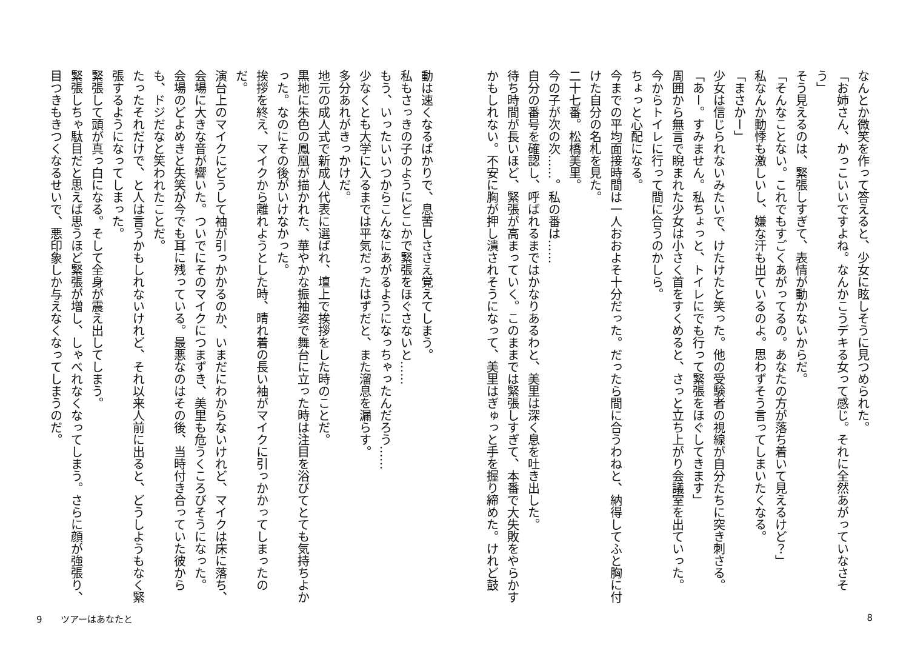なんとか微笑を作って答えると、少女に眩しそうに見つめられた。
「お姉さん、かっこいいですよね。なんかこうデキる女って感じ。それに全然あがっていなさそう」
そう見えるのは、緊張しすぎて、表情が動かないからだ。
「そんなことない。これでもすごくあがってるの。あなたの方が落ち着いて見えるけど？」
私なんか動悸も激しいし、嫌な汗も出ているのよ。思わずそう言ってしまいたくなる。
「まさかー」
少女は信じられないみたいで、けたけたと笑った。他の受験者の視線が自分たちに突き刺さる。
「あー。すみません。私ちょっと、トイレにでも行って緊張をほぐしてきます」
周囲から無言で睨まれた少女は小さく首をすくめると、さっと立ち上がり会議室を出ていった。
今からトイレに行って間に合うのかしら。
ちょっと心配になる。
今までの平均面接時間は一人おおよそ十分だった。だったら間に合うわねと、納得してふと胸に付けた自分の名札を見た。
二十七番。松橋美里。
今の子が次の次……。私の番は……
自分の番号を確認し、呼ばれるまではかなりあるわと、美里は深く息を吐き出した。
待ち時間が長いほど、緊張が高まっていく。このままでは緊張しすぎて、本番で大失敗をやらかすかもしれない。不安に胸が押し潰されそうになって、美里はぎゅっと手を握り締めた。けれど鼓
8
動は速くなるばかりで、息苦しささえ覚えてしまう。
私もさっきの子のようにどこかで緊張をほぐさないと……
もう、いったいいつからこんなにあがるようになっちゃったんだろう……
少なくとも大学に入るまでは平気だったはずだと、また溜息を漏らす。
多分あれがきっかけだ。
地元の成人式で新成人代表に選ばれ、壇上で挨拶をした時のことだ。
黒地に朱色の鳳凰が描かれた、華やかな振袖姿で舞台に立った時は注目を浴びてとても気持ちよかった。なのにその後がいけなかった。
挨拶を終え、マイクから離れようとした時、晴れ着の長い袖がマイクに引っかかってしまったのだ。
演台上のマイクにどうして袖が引っかかるのか、いまだにわからないけれど、マイクは床に落ち、会場に大きな音が響いた。ついでにそのマイクにつまずき、美里も危うくころびそうになった。
会場のどよめきと失笑が今でも耳に残っている。最悪なのはその後、当時付き合っていた彼からも、ドジだなと笑われたことだ。
たったそれだけで、と人は言うかもしれないけれど、それ以来人前に出ると、どうしようもなく緊張するようになってしまった。
緊張して頭が真っ白になる。そして全身が震え出してしまう。
緊張しちゃ駄目だと思えば思うほど緊張が増し、しゃべれなくなってしまう。さらに顔が強張り、目つきもきつくなるせいで、悪印象しか与えなくなってしまうのだ。
9　　ツアーはあなたと